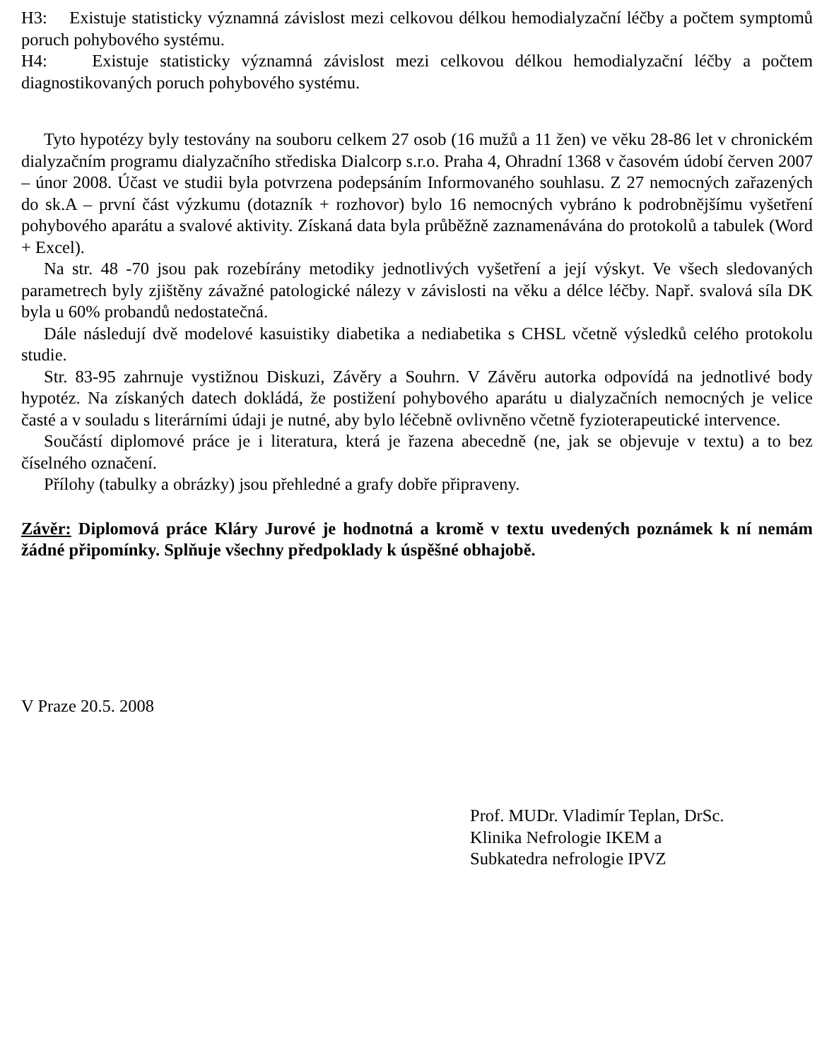H3: Existuje statisticky významná závislost mezi celkovou délkou hemodialyzační léčby a počtem symptomů poruch pohybového systému.
H4: Existuje statisticky významná závislost mezi celkovou délkou hemodialyzační léčby a počtem diagnostikovaných poruch pohybového systému.
Tyto hypotézy byly testovány na souboru celkem 27 osob (16 mužů a 11 žen) ve věku 28-86 let v chronickém dialyzačním programu dialyzačního střediska Dialcorp s.r.o. Praha 4, Ohradní 1368 v časovém údobí červen 2007 – únor 2008. Účast ve studii byla potvrzena podepsáním Informovaného souhlasu. Z 27 nemocných zařazených do sk.A – první část výzkumu (dotazník + rozhovor) bylo 16 nemocných vybráno k podrobnějšímu vyšetření pohybového aparátu a svalové aktivity. Získaná data byla průběžně zaznamenávána do protokolů a tabulek (Word + Excel).
Na str. 48 -70 jsou pak rozebírány metodiky jednotlivých vyšetření a její výskyt. Ve všech sledovaných parametrech byly zjištěny závažné patologické nálezy v závislosti na věku a délce léčby. Např. svalová síla DK byla u 60% probandů nedostatečná.
Dále následují dvě modelové kasuistiky diabetika a nediabetika s CHSL včetně výsledků celého protokolu studie.
Str. 83-95 zahrnuje vystižnou Diskuzi, Závěry a Souhrn. V Závěru autorka odpovídá na jednotlivé body hypotéz. Na získaných datech dokládá, že postižení pohybového aparátu u dialyzačních nemocných je velice časté a v souladu s literárními údaji je nutné, aby bylo léčebně ovlivněno včetně fyzioterapeutické intervence.
Součástí diplomové práce je i literatura, která je řazena abecedně (ne, jak se objevuje v textu) a to bez číselného označení.
Přílohy (tabulky a obrázky) jsou přehledné a grafy dobře připraveny.
Závěr: Diplomová práce Kláry Jurové je hodnotná a kromě v textu uvedených poznámek k ní nemám žádné připomínky. Splňuje všechny předpoklady k úspěšné obhajobě.
V Praze 20.5. 2008
Prof. MUDr. Vladimír Teplan, DrSc.
Klinika Nefrologie IKEM a
Subkatedra nefrologie IPVZ